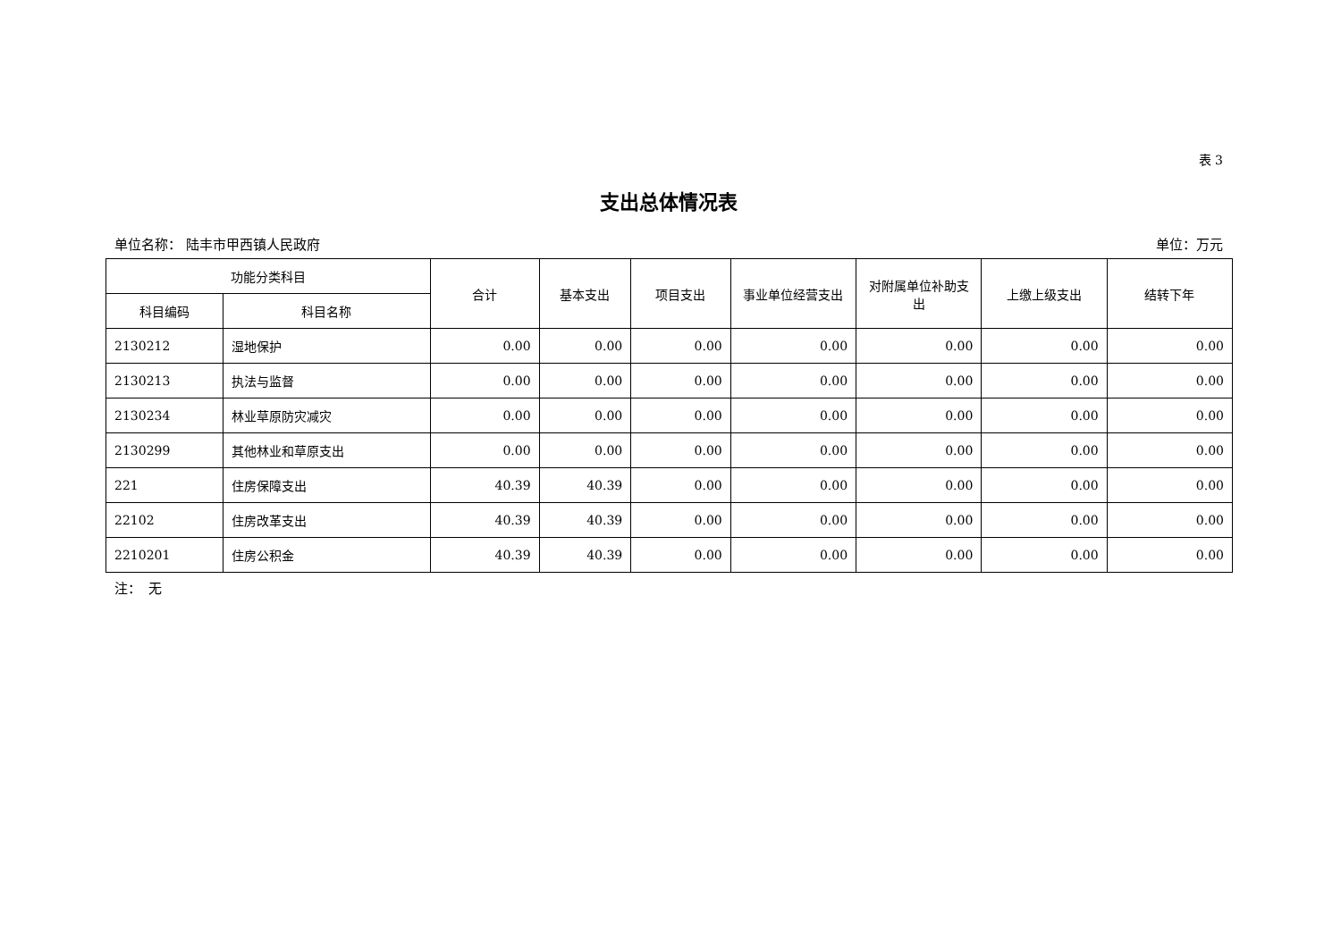表 3
支出总体情况表
单位名称： 陆丰市甲西镇人民政府 单位：万元
| 功能分类科目 | | 合计 | 基本支出 | 项目支出 | 事业单位经营支出 | 对附属单位补助支出 | 上缴上级支出 | 结转下年 |
| --- | --- | --- | --- | --- | --- | --- | --- | --- |
| 科目编码 | 科目名称 | | | | | | | |
| 2130212 | 湿地保护 | 0.00 | 0.00 | 0.00 | 0.00 | 0.00 | 0.00 | 0.00 |
| 2130213 | 执法与监督 | 0.00 | 0.00 | 0.00 | 0.00 | 0.00 | 0.00 | 0.00 |
| 2130234 | 林业草原防灾减灾 | 0.00 | 0.00 | 0.00 | 0.00 | 0.00 | 0.00 | 0.00 |
| 2130299 | 其他林业和草原支出 | 0.00 | 0.00 | 0.00 | 0.00 | 0.00 | 0.00 | 0.00 |
| 221 | 住房保障支出 | 40.39 | 40.39 | 0.00 | 0.00 | 0.00 | 0.00 | 0.00 |
| 22102 | 住房改革支出 | 40.39 | 40.39 | 0.00 | 0.00 | 0.00 | 0.00 | 0.00 |
| 2210201 | 住房公积金 | 40.39 | 40.39 | 0.00 | 0.00 | 0.00 | 0.00 | 0.00 |
注：　无